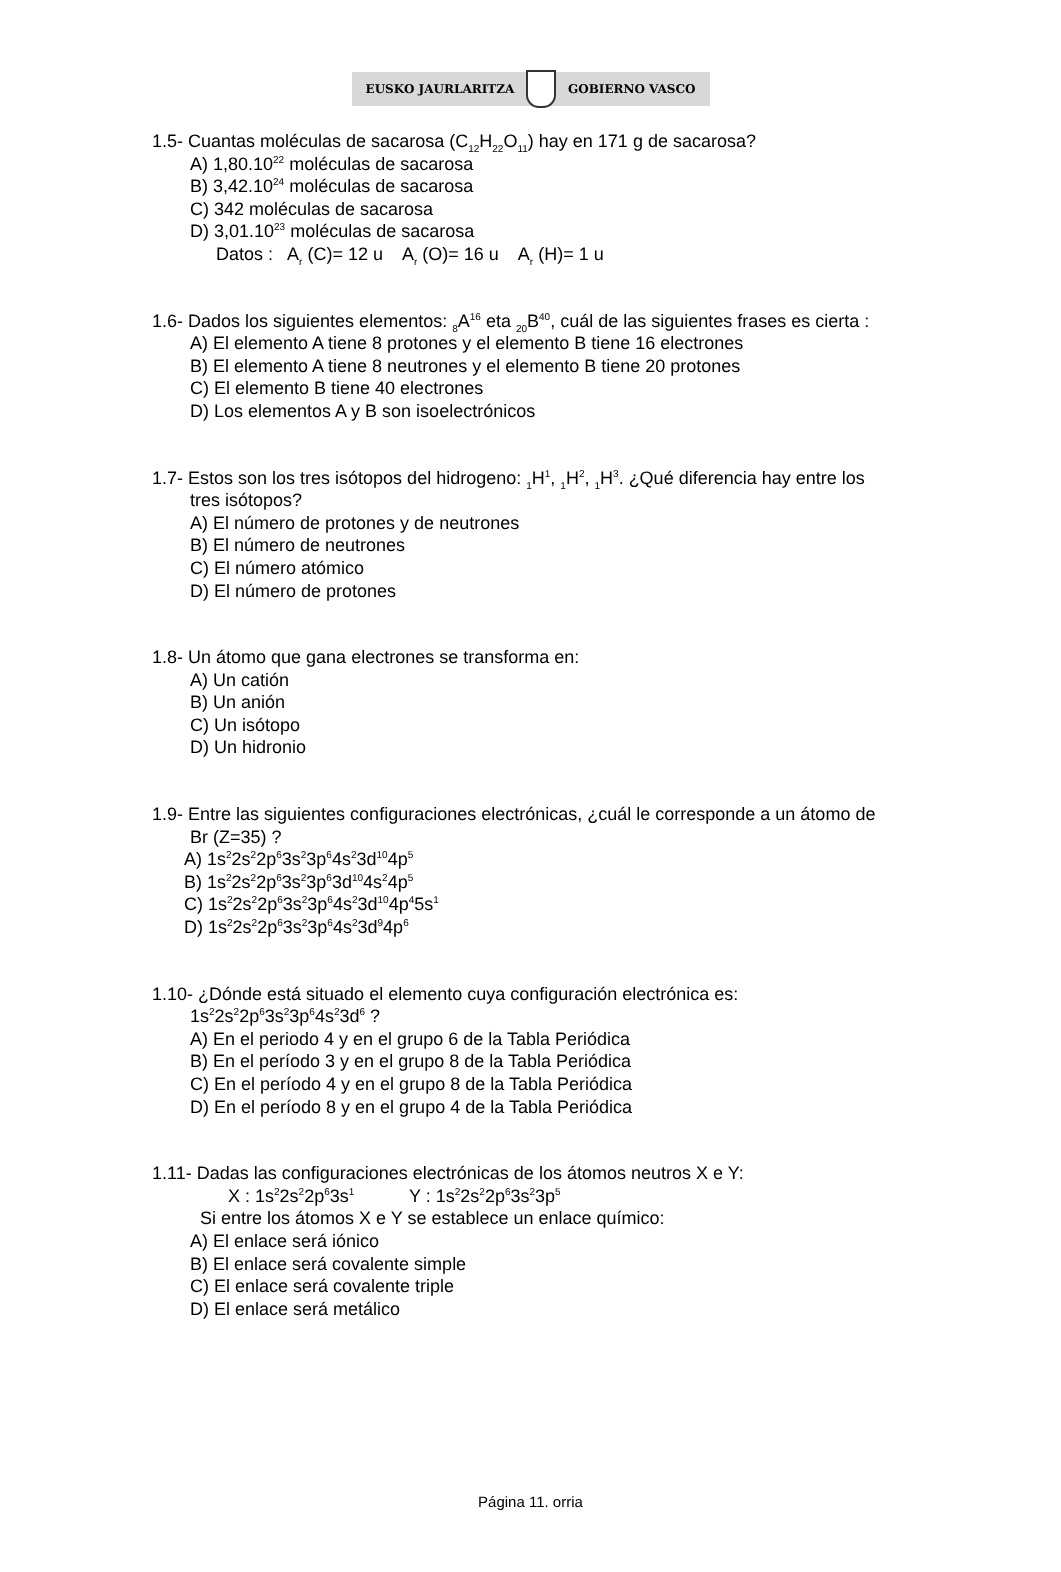EUSKO JAURLARITZA GOBIERNO VASCO
1.5- Cuantas moléculas de sacarosa (C<sub>12</sub>H<sub>22</sub>O<sub>11</sub>) hay en 171 g de sacarosa?
A) 1,80.10<sup>22</sup> moléculas de sacarosa
B) 3,42.10<sup>24</sup> moléculas de sacarosa
C) 342 moléculas de sacarosa
D) 3,01.10<sup>23</sup> moléculas de sacarosa
Datos : A<sub>r</sub> (C)= 12 u A<sub>r</sub> (O)= 16 u A<sub>r</sub> (H)= 1 u
1.6- Dados los siguientes elementos: <sub>8</sub>A<sup>16</sup> eta <sub>20</sub>B<sup>40</sup>, cuál de las siguientes frases es cierta :
A) El elemento A tiene 8 protones y el elemento B tiene 16 electrones
B) El elemento A tiene 8 neutrones y el elemento B tiene 20 protones
C) El elemento B tiene 40 electrones
D) Los elementos A y B son isoelectrónicos
1.7- Estos son los tres isótopos del hidrogeno: <sub>1</sub>H<sup>1</sup>, <sub>1</sub>H<sup>2</sup>, <sub>1</sub>H<sup>3</sup>. ¿Qué diferencia hay entre los
tres isótopos?
A) El número de protones y de neutrones
B) El número de neutrones
C) El número atómico
D) El número de protones
1.8- Un átomo que gana electrones se transforma en:
A) Un catión
B) Un anión
C) Un isótopo
D) Un hidronio
1.9- Entre las siguientes configuraciones electrónicas, ¿cuál le corresponde a un átomo de
Br (Z=35) ?
A) 1s<sup>2</sup>2s<sup>2</sup>2p<sup>6</sup>3s<sup>2</sup>3p<sup>6</sup>4s<sup>2</sup>3d<sup>10</sup>4p<sup>5</sup>
B) 1s<sup>2</sup>2s<sup>2</sup>2p<sup>6</sup>3s<sup>2</sup>3p<sup>6</sup>3d<sup>10</sup>4s<sup>2</sup>4p<sup>5</sup>
C) 1s<sup>2</sup>2s<sup>2</sup>2p<sup>6</sup>3s<sup>2</sup>3p<sup>6</sup>4s<sup>2</sup>3d<sup>10</sup>4p<sup>4</sup>5s<sup>1</sup>
D) 1s<sup>2</sup>2s<sup>2</sup>2p<sup>6</sup>3s<sup>2</sup>3p<sup>6</sup>4s<sup>2</sup>3d<sup>9</sup>4p<sup>6</sup>
1.10- ¿Dónde está situado el elemento cuya configuración electrónica es:
1s<sup>2</sup>2s<sup>2</sup>2p<sup>6</sup>3s<sup>2</sup>3p<sup>6</sup>4s<sup>2</sup>3d<sup>6</sup> ?
A) En el periodo 4 y en el grupo 6 de la Tabla Periódica
B) En el período 3 y en el grupo 8 de la Tabla Periódica
C) En el período 4 y en el grupo 8 de la Tabla Periódica
D) En el período 8 y en el grupo 4 de la Tabla Periódica
1.11- Dadas las configuraciones electrónicas de los átomos neutros X e Y:
X : 1s<sup>2</sup>2s<sup>2</sup>2p<sup>6</sup>3s<sup>1</sup> Y : 1s<sup>2</sup>2s<sup>2</sup>2p<sup>6</sup>3s<sup>2</sup>3p<sup>5</sup>
Si entre los átomos X e Y se establece un enlace químico:
A) El enlace será iónico
B) El enlace será covalente simple
C) El enlace será covalente triple
D) El enlace será metálico
Página 11. orria